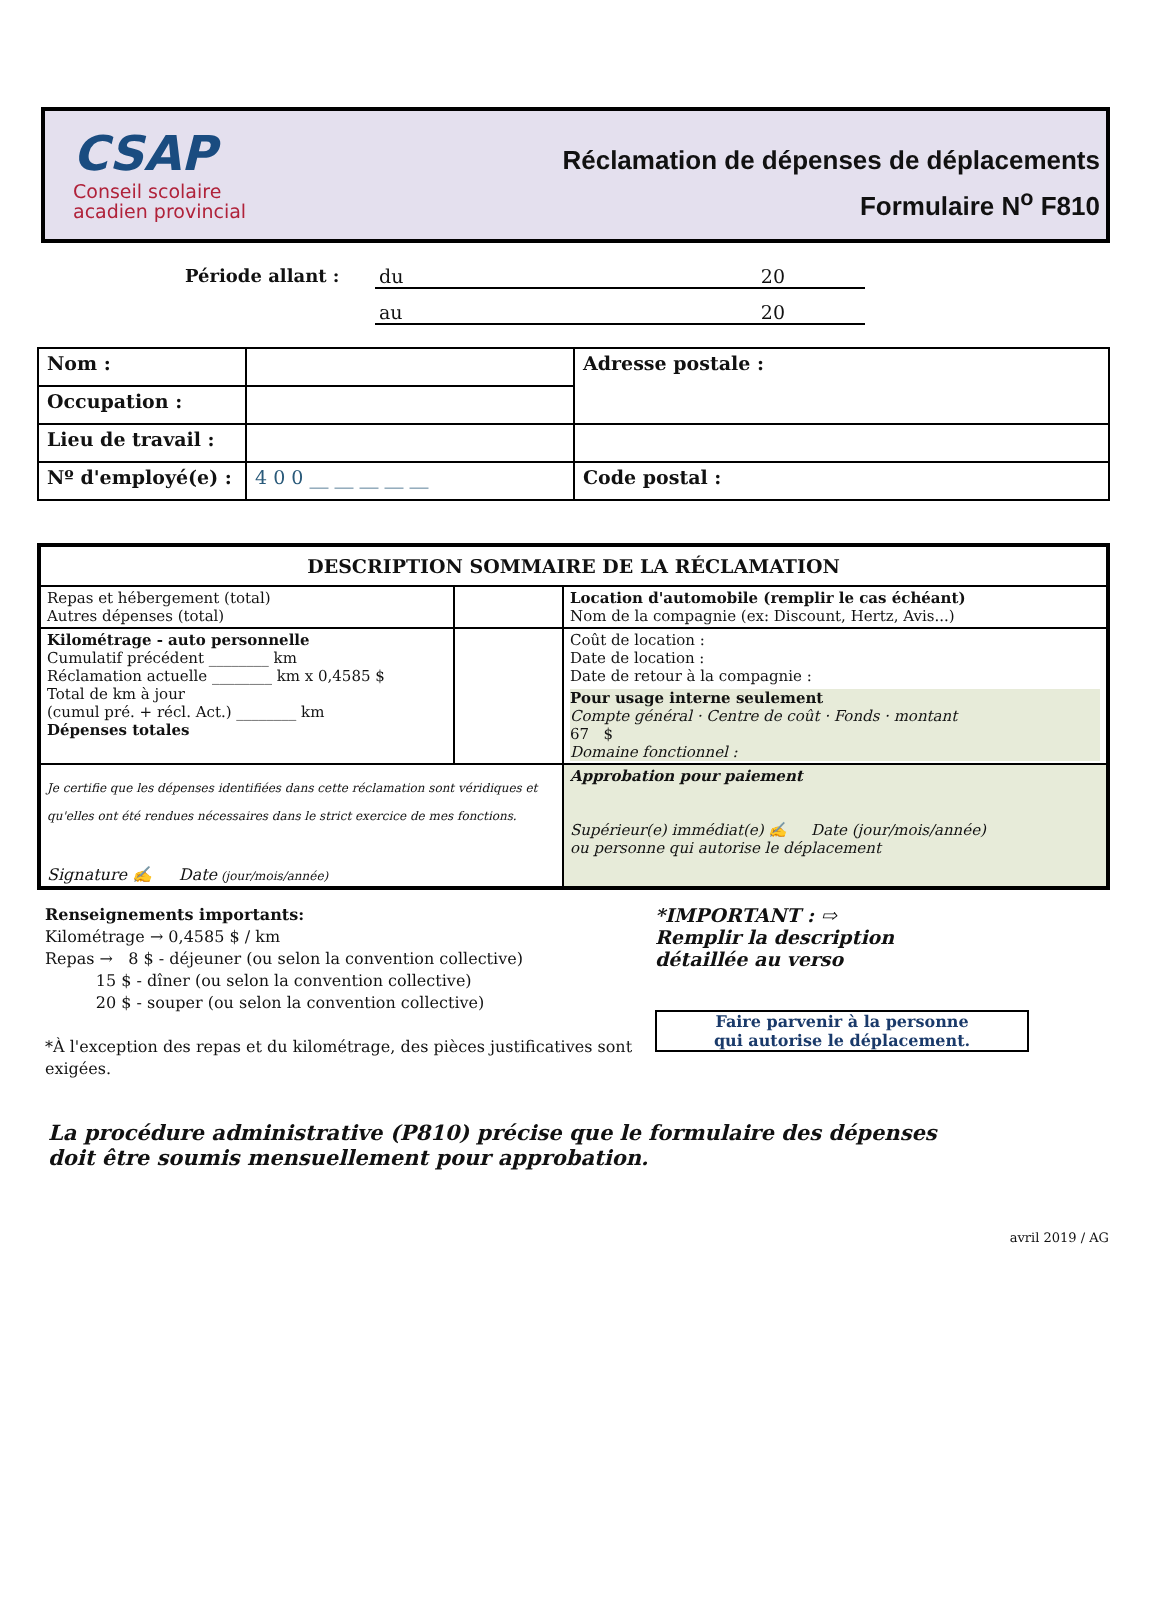CSAP
Conseil scolaire
acadien provincial
Réclamation de dépenses de déplacements
Formulaire N<sup>o</sup> F810
Période allant : du 20
au 20
| Nom : | | Adresse postale : |
| Occupation : | | |
| Lieu de travail : | | |
| Nº d'employé(e) : | 4 0 0 __ __ __ __ __ | Code postal : |
| DESCRIPTION SOMMAIRE DE LA RÉCLAMATION | | |
| Repas et hébergement (total) Autres dépenses (total) | | Location d'automobile (remplir le cas échéant) Nom de la compagnie (ex: Discount, Hertz, Avis...) |
| Kilométrage - auto personnelle Cumulatif précédent ________ km Réclamation actuelle ________ km x 0,4585 $ Total de km à jour (cumul pré. + récl. Act.) ________ km Dépenses totales | | Coût de location : Date de location : Date de retour à la compagnie : Pour usage interne seulement Compte général · Centre de coût · Fonds · montant 67 $ Domaine fonctionnel : |
| Je certifie que les dépenses identifiées dans cette réclamation sont véridiques et qu'elles ont été rendues nécessaires dans le strict exercice de mes fonctions. Signature ✍ Date (jour/mois/année) | | Approbation pour paiement Supérieur(e) immédiat(e) ✍ Date (jour/mois/année) ou personne qui autorise le déplacement |
Renseignements importants:
Kilométrage → 0,4585 $ / km
Repas → 8 $ - déjeuner (ou selon la convention collective)
15 $ - dîner (ou selon la convention collective)
20 $ - souper (ou selon la convention collective)
*À l'exception des repas et du kilométrage, des pièces justificatives sont exigées.
*IMPORTANT : ⇨
Remplir la description
détaillée au verso
Faire parvenir à la personne
qui autorise le déplacement.
La procédure administrative (P810) précise que le formulaire des dépenses
doit être soumis mensuellement pour approbation.
avril 2019 / AG